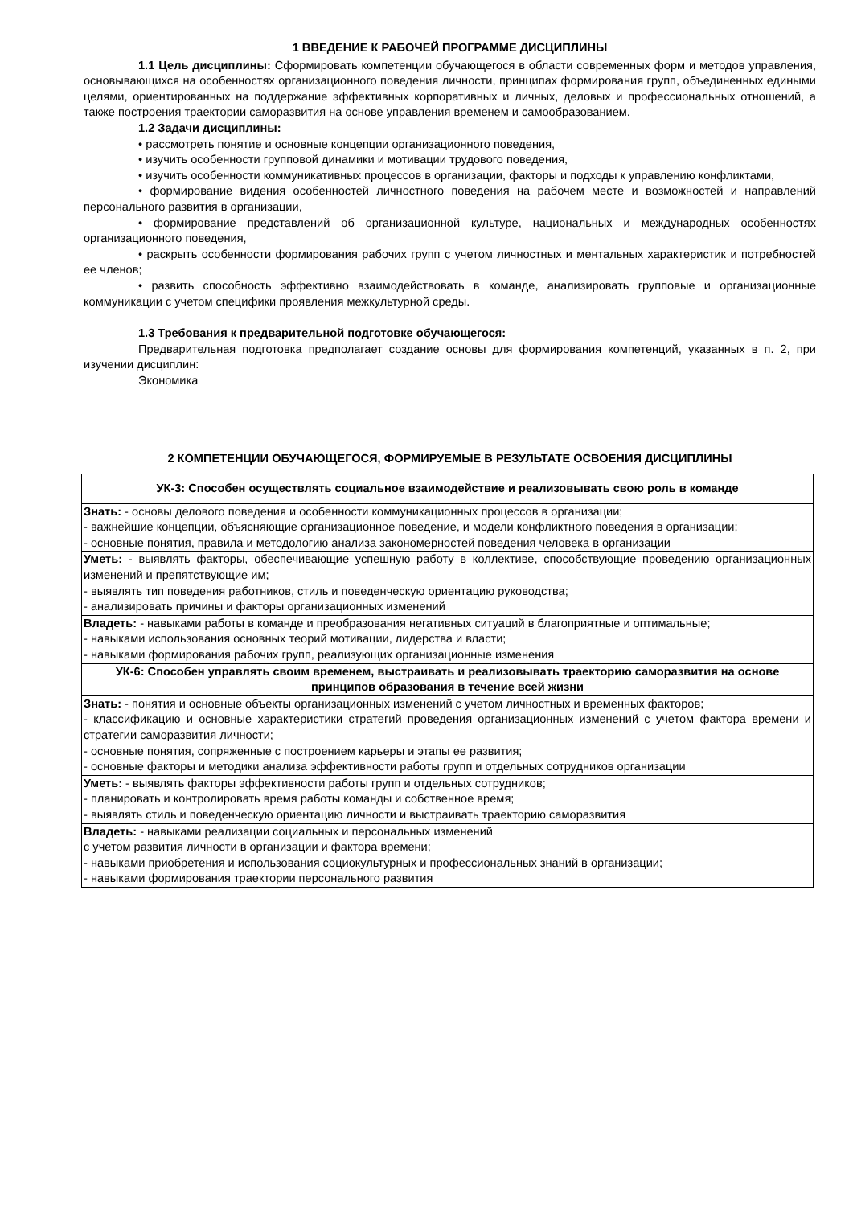1 ВВЕДЕНИЕ К РАБОЧЕЙ ПРОГРАММЕ ДИСЦИПЛИНЫ
1.1 Цель дисциплины: Сформировать компетенции обучающегося в области современных форм и методов управления, основывающихся на особенностях организационного поведения личности, принципах формирования групп, объединенных едиными целями, ориентированных на поддержание эффективных корпоративных и личных, деловых и профессиональных отношений, а также построения траектории саморазвития на основе управления временем и самообразованием.
1.2 Задачи дисциплины:
• рассмотреть понятие и основные концепции организационного поведения,
• изучить особенности групповой динамики и мотивации трудового поведения,
• изучить особенности коммуникативных процессов в организации, факторы и подходы к управлению конфликтами,
• формирование видения особенностей личностного поведения на рабочем месте и возможностей и направлений персонального развития в организации,
• формирование представлений об организационной культуре, национальных и международных особенностях организационного поведения,
• раскрыть особенности формирования рабочих групп с учетом личностных и ментальных характеристик и потребностей ее членов;
• развить способность эффективно взаимодействовать в команде, анализировать групповые и организационные коммуникации с учетом специфики проявления межкультурной среды.
1.3 Требования к предварительной подготовке обучающегося:
Предварительная подготовка предполагает создание основы для формирования компетенций, указанных в п. 2, при изучении дисциплин:
Экономика
2 КОМПЕТЕНЦИИ ОБУЧАЮЩЕГОСЯ, ФОРМИРУЕМЫЕ В РЕЗУЛЬТАТЕ ОСВОЕНИЯ ДИСЦИПЛИНЫ
| УК-3: Способен осуществлять социальное взаимодействие и реализовывать свою роль в команде |
| Знать: - основы делового поведения и особенности коммуникационных процессов в организации; - важнейшие концепции, объясняющие организационное поведение, и модели конфликтного поведения в организации; - основные понятия, правила и методологию анализа закономерностей поведения человека в организации |
| Уметь: - выявлять факторы, обеспечивающие успешную работу в коллективе, способствующие проведению организационных изменений и препятствующие им; - выявлять тип поведения работников, стиль и поведенческую ориентацию руководства; - анализировать причины и факторы организационных изменений |
| Владеть: - навыками работы в команде и преобразования негативных ситуаций в благоприятные и оптимальные; - навыками использования основных теорий мотивации, лидерства и власти; - навыками формирования рабочих групп, реализующих организационные изменения |
| УК-6: Способен управлять своим временем, выстраивать и реализовывать траекторию саморазвития на основе принципов образования в течение всей жизни |
| Знать: - понятия и основные объекты организационных изменений с учетом личностных и временных факторов; - классификацию и основные характеристики стратегий проведения организационных изменений с учетом фактора времени и стратегии саморазвития личности; - основные понятия, сопряженные с построением карьеры и этапы ее развития; - основные факторы и методики анализа эффективности работы групп и отдельных сотрудников организации |
| Уметь: - выявлять факторы эффективности работы групп и отдельных сотрудников; - планировать и контролировать время работы команды и собственное время; - выявлять стиль и поведенческую ориентацию личности и выстраивать траекторию саморазвития |
| Владеть: - навыками реализации социальных и персональных изменений с учетом развития личности в организации и фактора времени; - навыками приобретения и использования социокультурных и профессиональных знаний в организации; - навыками формирования траектории персонального развития |